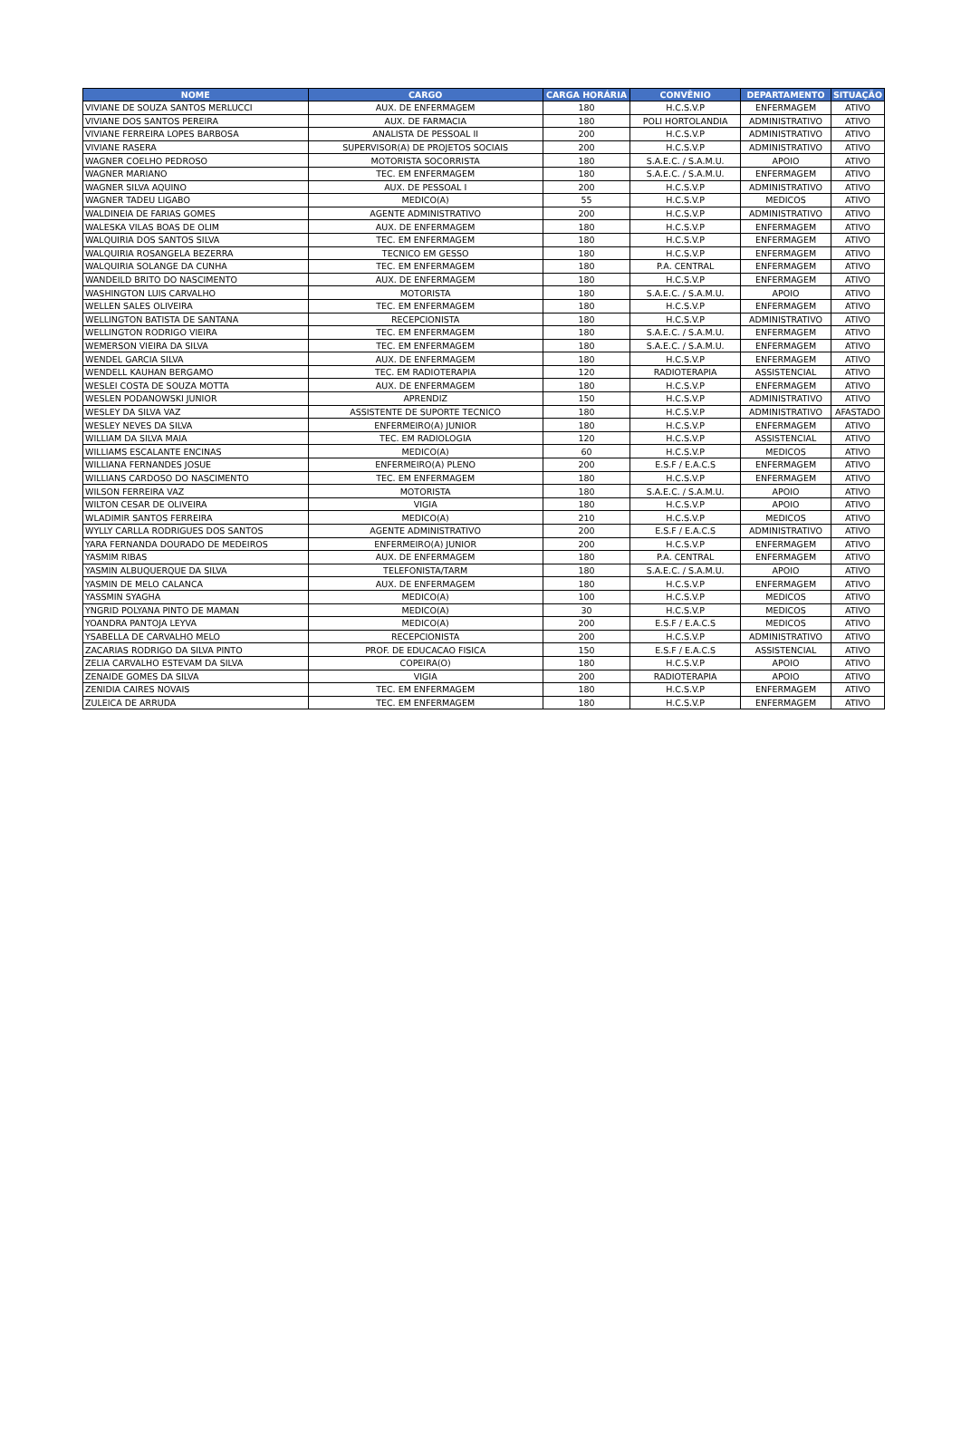| NOME | CARGO | CARGA HORÁRIA | CONVÊNIO | DEPARTAMENTO | SITUAÇÃO |
| --- | --- | --- | --- | --- | --- |
| VIVIANE DE SOUZA SANTOS MERLUCCI | AUX. DE ENFERMAGEM | 180 | H.C.S.V.P | ENFERMAGEM | ATIVO |
| VIVIANE DOS SANTOS PEREIRA | AUX. DE FARMACIA | 180 | POLI HORTOLANDIA | ADMINISTRATIVO | ATIVO |
| VIVIANE FERREIRA LOPES BARBOSA | ANALISTA DE PESSOAL II | 200 | H.C.S.V.P | ADMINISTRATIVO | ATIVO |
| VIVIANE RASERA | SUPERVISOR(A) DE PROJETOS SOCIAIS | 200 | H.C.S.V.P | ADMINISTRATIVO | ATIVO |
| WAGNER COELHO PEDROSO | MOTORISTA SOCORRISTA | 180 | S.A.E.C. / S.A.M.U. | APOIO | ATIVO |
| WAGNER MARIANO | TEC. EM ENFERMAGEM | 180 | S.A.E.C. / S.A.M.U. | ENFERMAGEM | ATIVO |
| WAGNER SILVA AQUINO | AUX. DE PESSOAL I | 200 | H.C.S.V.P | ADMINISTRATIVO | ATIVO |
| WAGNER TADEU LIGABO | MEDICO(A) | 55 | H.C.S.V.P | MEDICOS | ATIVO |
| WALDINEIA DE FARIAS GOMES | AGENTE ADMINISTRATIVO | 200 | H.C.S.V.P | ADMINISTRATIVO | ATIVO |
| WALESKA VILAS BOAS DE OLIM | AUX. DE ENFERMAGEM | 180 | H.C.S.V.P | ENFERMAGEM | ATIVO |
| WALQUIRIA DOS SANTOS SILVA | TEC. EM ENFERMAGEM | 180 | H.C.S.V.P | ENFERMAGEM | ATIVO |
| WALQUIRIA ROSANGELA BEZERRA | TECNICO EM GESSO | 180 | H.C.S.V.P | ENFERMAGEM | ATIVO |
| WALQUIRIA SOLANGE DA CUNHA | TEC. EM ENFERMAGEM | 180 | P.A. CENTRAL | ENFERMAGEM | ATIVO |
| WANDEILD BRITO DO NASCIMENTO | AUX. DE ENFERMAGEM | 180 | H.C.S.V.P | ENFERMAGEM | ATIVO |
| WASHINGTON LUIS CARVALHO | MOTORISTA | 180 | S.A.E.C. / S.A.M.U. | APOIO | ATIVO |
| WELLEN SALES OLIVEIRA | TEC. EM ENFERMAGEM | 180 | H.C.S.V.P | ENFERMAGEM | ATIVO |
| WELLINGTON BATISTA DE SANTANA | RECEPCIONISTA | 180 | H.C.S.V.P | ADMINISTRATIVO | ATIVO |
| WELLINGTON RODRIGO VIEIRA | TEC. EM ENFERMAGEM | 180 | S.A.E.C. / S.A.M.U. | ENFERMAGEM | ATIVO |
| WEMERSON VIEIRA DA SILVA | TEC. EM ENFERMAGEM | 180 | S.A.E.C. / S.A.M.U. | ENFERMAGEM | ATIVO |
| WENDEL GARCIA SILVA | AUX. DE ENFERMAGEM | 180 | H.C.S.V.P | ENFERMAGEM | ATIVO |
| WENDELL KAUHAN BERGAMO | TEC. EM RADIOTERAPIA | 120 | RADIOTERAPIA | ASSISTENCIAL | ATIVO |
| WESLEI COSTA DE SOUZA MOTTA | AUX. DE ENFERMAGEM | 180 | H.C.S.V.P | ENFERMAGEM | ATIVO |
| WESLEN PODANOWSKI JUNIOR | APRENDIZ | 150 | H.C.S.V.P | ADMINISTRATIVO | ATIVO |
| WESLEY DA SILVA VAZ | ASSISTENTE DE SUPORTE TECNICO | 180 | H.C.S.V.P | ADMINISTRATIVO | AFASTADO |
| WESLEY NEVES DA SILVA | ENFERMEIRO(A) JUNIOR | 180 | H.C.S.V.P | ENFERMAGEM | ATIVO |
| WILLIAM DA SILVA MAIA | TEC. EM RADIOLOGIA | 120 | H.C.S.V.P | ASSISTENCIAL | ATIVO |
| WILLIAMS ESCALANTE ENCINAS | MEDICO(A) | 60 | H.C.S.V.P | MEDICOS | ATIVO |
| WILLIANA FERNANDES JOSUE | ENFERMEIRO(A) PLENO | 200 | E.S.F / E.A.C.S | ENFERMAGEM | ATIVO |
| WILLIANS CARDOSO DO NASCIMENTO | TEC. EM ENFERMAGEM | 180 | H.C.S.V.P | ENFERMAGEM | ATIVO |
| WILSON FERREIRA VAZ | MOTORISTA | 180 | S.A.E.C. / S.A.M.U. | APOIO | ATIVO |
| WILTON CESAR DE OLIVEIRA | VIGIA | 180 | H.C.S.V.P | APOIO | ATIVO |
| WLADIMIR SANTOS FERREIRA | MEDICO(A) | 210 | H.C.S.V.P | MEDICOS | ATIVO |
| WYLLY CARLLA RODRIGUES DOS SANTOS | AGENTE ADMINISTRATIVO | 200 | E.S.F / E.A.C.S | ADMINISTRATIVO | ATIVO |
| YARA FERNANDA DOURADO DE MEDEIROS | ENFERMEIRO(A) JUNIOR | 200 | H.C.S.V.P | ENFERMAGEM | ATIVO |
| YASMIM RIBAS | AUX. DE ENFERMAGEM | 180 | P.A. CENTRAL | ENFERMAGEM | ATIVO |
| YASMIN ALBUQUERQUE DA SILVA | TELEFONISTA/TARM | 180 | S.A.E.C. / S.A.M.U. | APOIO | ATIVO |
| YASMIN DE MELO CALANCA | AUX. DE ENFERMAGEM | 180 | H.C.S.V.P | ENFERMAGEM | ATIVO |
| YASSMIN SYAGHA | MEDICO(A) | 100 | H.C.S.V.P | MEDICOS | ATIVO |
| YNGRID POLYANA PINTO DE MAMAN | MEDICO(A) | 30 | H.C.S.V.P | MEDICOS | ATIVO |
| YOANDRA PANTOJA LEYVA | MEDICO(A) | 200 | E.S.F / E.A.C.S | MEDICOS | ATIVO |
| YSABELLA DE CARVALHO MELO | RECEPCIONISTA | 200 | H.C.S.V.P | ADMINISTRATIVO | ATIVO |
| ZACARIAS RODRIGO DA SILVA PINTO | PROF. DE EDUCACAO FISICA | 150 | E.S.F / E.A.C.S | ASSISTENCIAL | ATIVO |
| ZELIA CARVALHO ESTEVAM DA SILVA | COPEIRA(O) | 180 | H.C.S.V.P | APOIO | ATIVO |
| ZENAIDE GOMES DA SILVA | VIGIA | 200 | RADIOTERAPIA | APOIO | ATIVO |
| ZENIDIA CAIRES NOVAIS | TEC. EM ENFERMAGEM | 180 | H.C.S.V.P | ENFERMAGEM | ATIVO |
| ZULEICA DE ARRUDA | TEC. EM ENFERMAGEM | 180 | H.C.S.V.P | ENFERMAGEM | ATIVO |